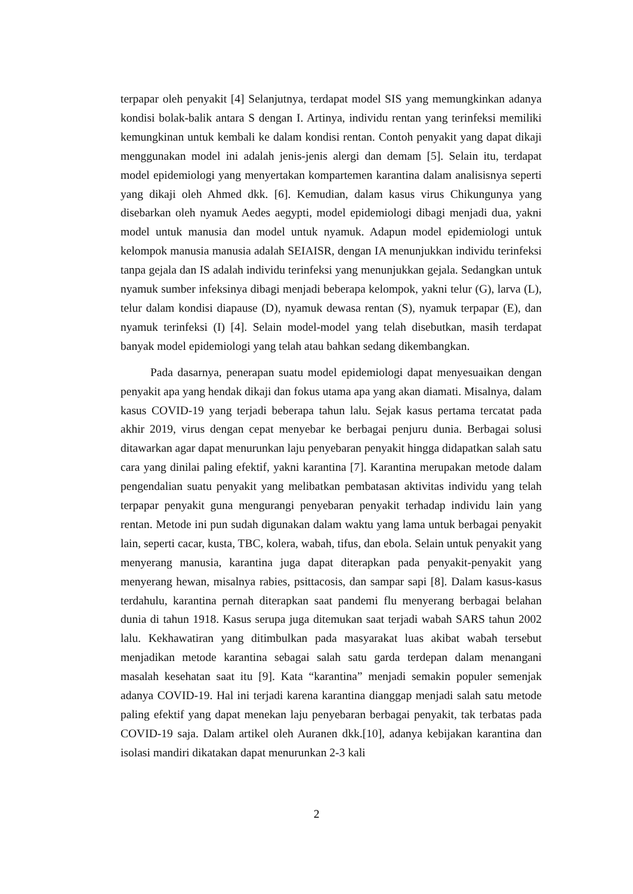terpapar oleh penyakit [4] Selanjutnya, terdapat model SIS yang memungkinkan adanya kondisi bolak-balik antara S dengan I. Artinya, individu rentan yang terinfeksi memiliki kemungkinan untuk kembali ke dalam kondisi rentan. Contoh penyakit yang dapat dikaji menggunakan model ini adalah jenis-jenis alergi dan demam [5]. Selain itu, terdapat model epidemiologi yang menyertakan kompartemen karantina dalam analisisnya seperti yang dikaji oleh Ahmed dkk. [6]. Kemudian, dalam kasus virus Chikungunya yang disebarkan oleh nyamuk Aedes aegypti, model epidemiologi dibagi menjadi dua, yakni model untuk manusia dan model untuk nyamuk. Adapun model epidemiologi untuk kelompok manusia manusia adalah SEIAISR, dengan IA menunjukkan individu terinfeksi tanpa gejala dan IS adalah individu terinfeksi yang menunjukkan gejala. Sedangkan untuk nyamuk sumber infeksinya dibagi menjadi beberapa kelompok, yakni telur (G), larva (L), telur dalam kondisi diapause (D), nyamuk dewasa rentan (S), nyamuk terpapar (E), dan nyamuk terinfeksi (I) [4]. Selain model-model yang telah disebutkan, masih terdapat banyak model epidemiologi yang telah atau bahkan sedang dikembangkan.
Pada dasarnya, penerapan suatu model epidemiologi dapat menyesuaikan dengan penyakit apa yang hendak dikaji dan fokus utama apa yang akan diamati. Misalnya, dalam kasus COVID-19 yang terjadi beberapa tahun lalu. Sejak kasus pertama tercatat pada akhir 2019, virus dengan cepat menyebar ke berbagai penjuru dunia. Berbagai solusi ditawarkan agar dapat menurunkan laju penyebaran penyakit hingga didapatkan salah satu cara yang dinilai paling efektif, yakni karantina [7]. Karantina merupakan metode dalam pengendalian suatu penyakit yang melibatkan pembatasan aktivitas individu yang telah terpapar penyakit guna mengurangi penyebaran penyakit terhadap individu lain yang rentan. Metode ini pun sudah digunakan dalam waktu yang lama untuk berbagai penyakit lain, seperti cacar, kusta, TBC, kolera, wabah, tifus, dan ebola. Selain untuk penyakit yang menyerang manusia, karantina juga dapat diterapkan pada penyakit-penyakit yang menyerang hewan, misalnya rabies, psittacosis, dan sampar sapi [8]. Dalam kasus-kasus terdahulu, karantina pernah diterapkan saat pandemi flu menyerang berbagai belahan dunia di tahun 1918. Kasus serupa juga ditemukan saat terjadi wabah SARS tahun 2002 lalu. Kekhawatiran yang ditimbulkan pada masyarakat luas akibat wabah tersebut menjadikan metode karantina sebagai salah satu garda terdepan dalam menangani masalah kesehatan saat itu [9]. Kata “karantina” menjadi semakin populer semenjak adanya COVID-19. Hal ini terjadi karena karantina dianggap menjadi salah satu metode paling efektif yang dapat menekan laju penyebaran berbagai penyakit, tak terbatas pada COVID-19 saja. Dalam artikel oleh Auranen dkk.[10], adanya kebijakan karantina dan isolasi mandiri dikatakan dapat menurunkan 2-3 kali
2